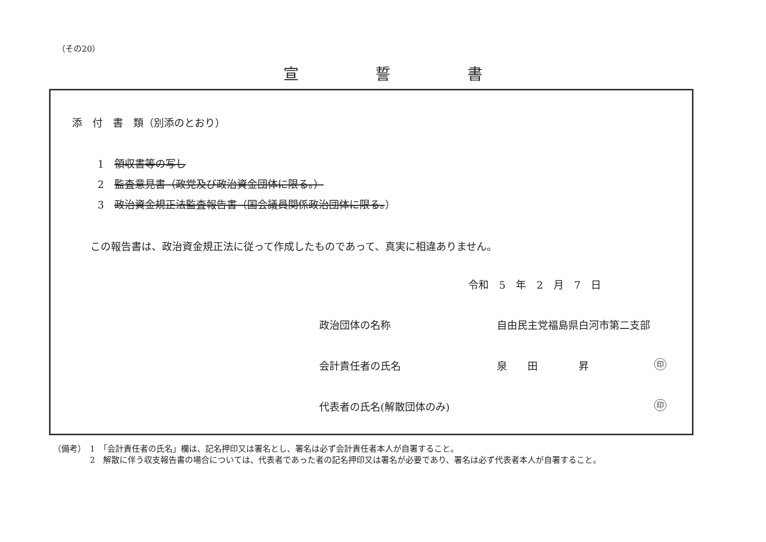（その20）
宣誓書
添　付　書　類（別添のとおり）
1　領収書等の写し
2　監査意見書（政党及び政治資金団体に限る。）
3　政治資金規正法監査報告書（国会議員関係政治団体に限る。）
この報告書は、政治資金規正法に従って作成したものであって、真実に相違ありません。
令和 5 年 2 月 7 日
政治団体の名称 自由民主党福島県白河市第二支部
会計責任者の氏名 泉　　田　　　　昇 印
代表者の氏名(解散団体のみ) 印
（備考）　1　「会計責任者の氏名」欄は、記名押印又は署名とし、署名は必ず会計責任者本人が自署すること。
2　解散に伴う収支報告書の場合については、代表者であった者の記名押印又は署名が必要であり、署名は必ず代表者本人が自署すること。